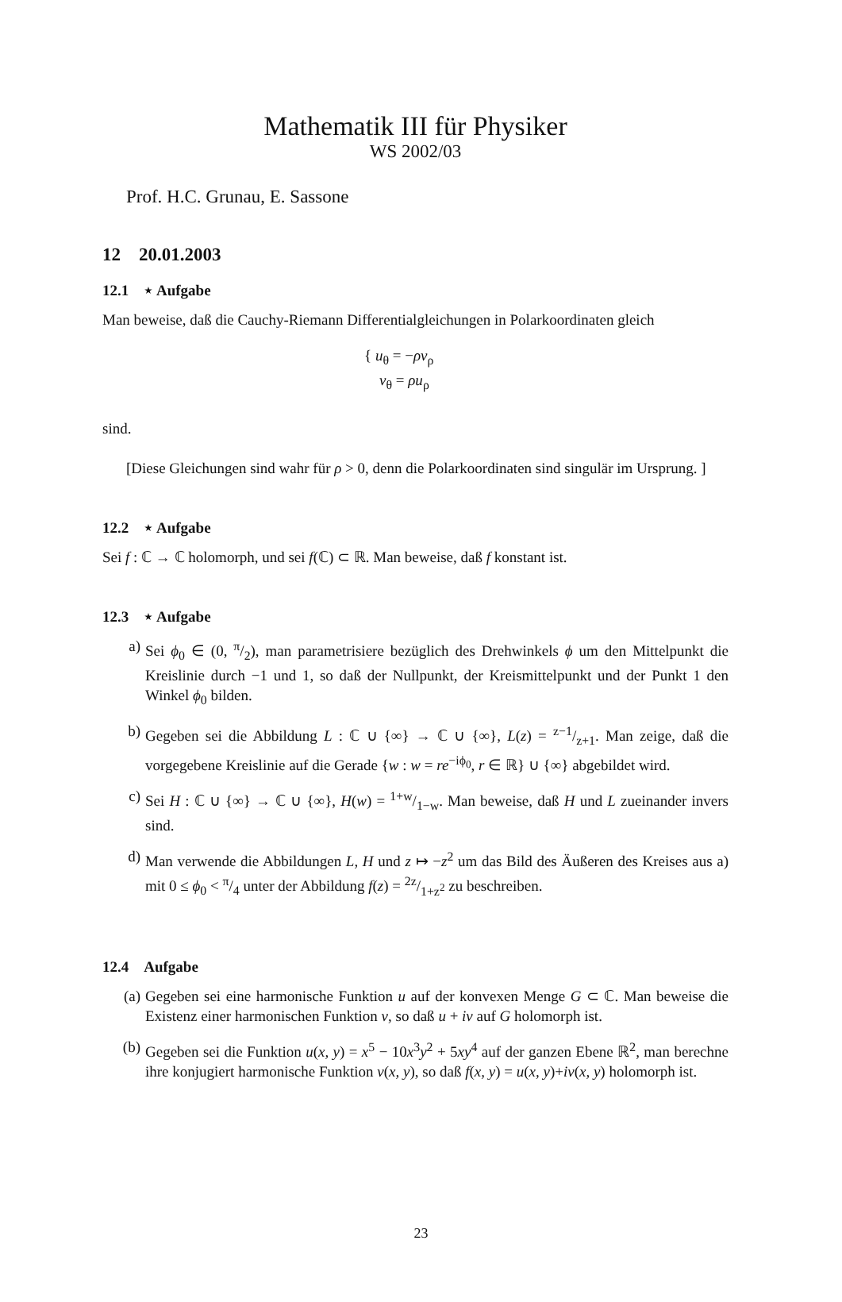Mathematik III für Physiker
WS 2002/03
Prof. H.C. Grunau, E. Sassone
12 20.01.2003
12.1 ⋆ Aufgabe
Man beweise, daß die Cauchy-Riemann Differentialgleichungen in Polarkoordinaten gleich
{ u<sub>θ</sub> = −ρv<sub>ρ</sub>
v<sub>θ</sub> = ρu<sub>ρ</sub>
sind.
[Diese Gleichungen sind wahr für ρ > 0, denn die Polarkoordinaten sind singulär im Ursprung. ]
12.2 ⋆ Aufgabe
Sei f : ℂ → ℂ holomorph, und sei f(ℂ) ⊂ ℝ. Man beweise, daß f konstant ist.
12.3 ⋆ Aufgabe
a) Sei ϕ<sub>0</sub> ∈ (0, π/2), man parametrisiere bezüglich des Drehwinkels ϕ um den Mittelpunkt die Kreislinie durch −1 und 1, so daß der Nullpunkt, der Kreismittelpunkt und der Punkt 1 den Winkel ϕ<sub>0</sub> bilden.
b) Gegeben sei die Abbildung L : ℂ ∪ {∞} → ℂ ∪ {∞}, L(z) = z−1/z+1. Man zeige, daß die vorgegebene Kreislinie auf die Gerade {w : w = re<sup>−iϕ<sub>0</sub></sup>, r ∈ ℝ} ∪ {∞} abgebildet wird.
c) Sei H : ℂ ∪ {∞} → ℂ ∪ {∞}, H(w) = 1+w/1−w. Man beweise, daß H und L zueinander invers sind.
d) Man verwende die Abbildungen L, H und z ↦ −z<sup>2</sup> um das Bild des Äußeren des Kreises aus a) mit 0 ≤ ϕ<sub>0</sub> < π/4 unter der Abbildung f(z) = 2z/1+z<sup>2</sup> zu beschreiben.
12.4 Aufgabe
(a) Gegeben sei eine harmonische Funktion u auf der konvexen Menge G ⊂ ℂ. Man beweise die Existenz einer harmonischen Funktion v, so daß u + iv auf G holomorph ist.
(b) Gegeben sei die Funktion u(x, y) = x<sup>5</sup> − 10x<sup>3</sup>y<sup>2</sup> + 5xy<sup>4</sup> auf der ganzen Ebene ℝ<sup>2</sup>, man berechne ihre konjugiert harmonische Funktion v(x, y), so daß f(x, y) = u(x, y)+iv(x, y) holomorph ist.
23